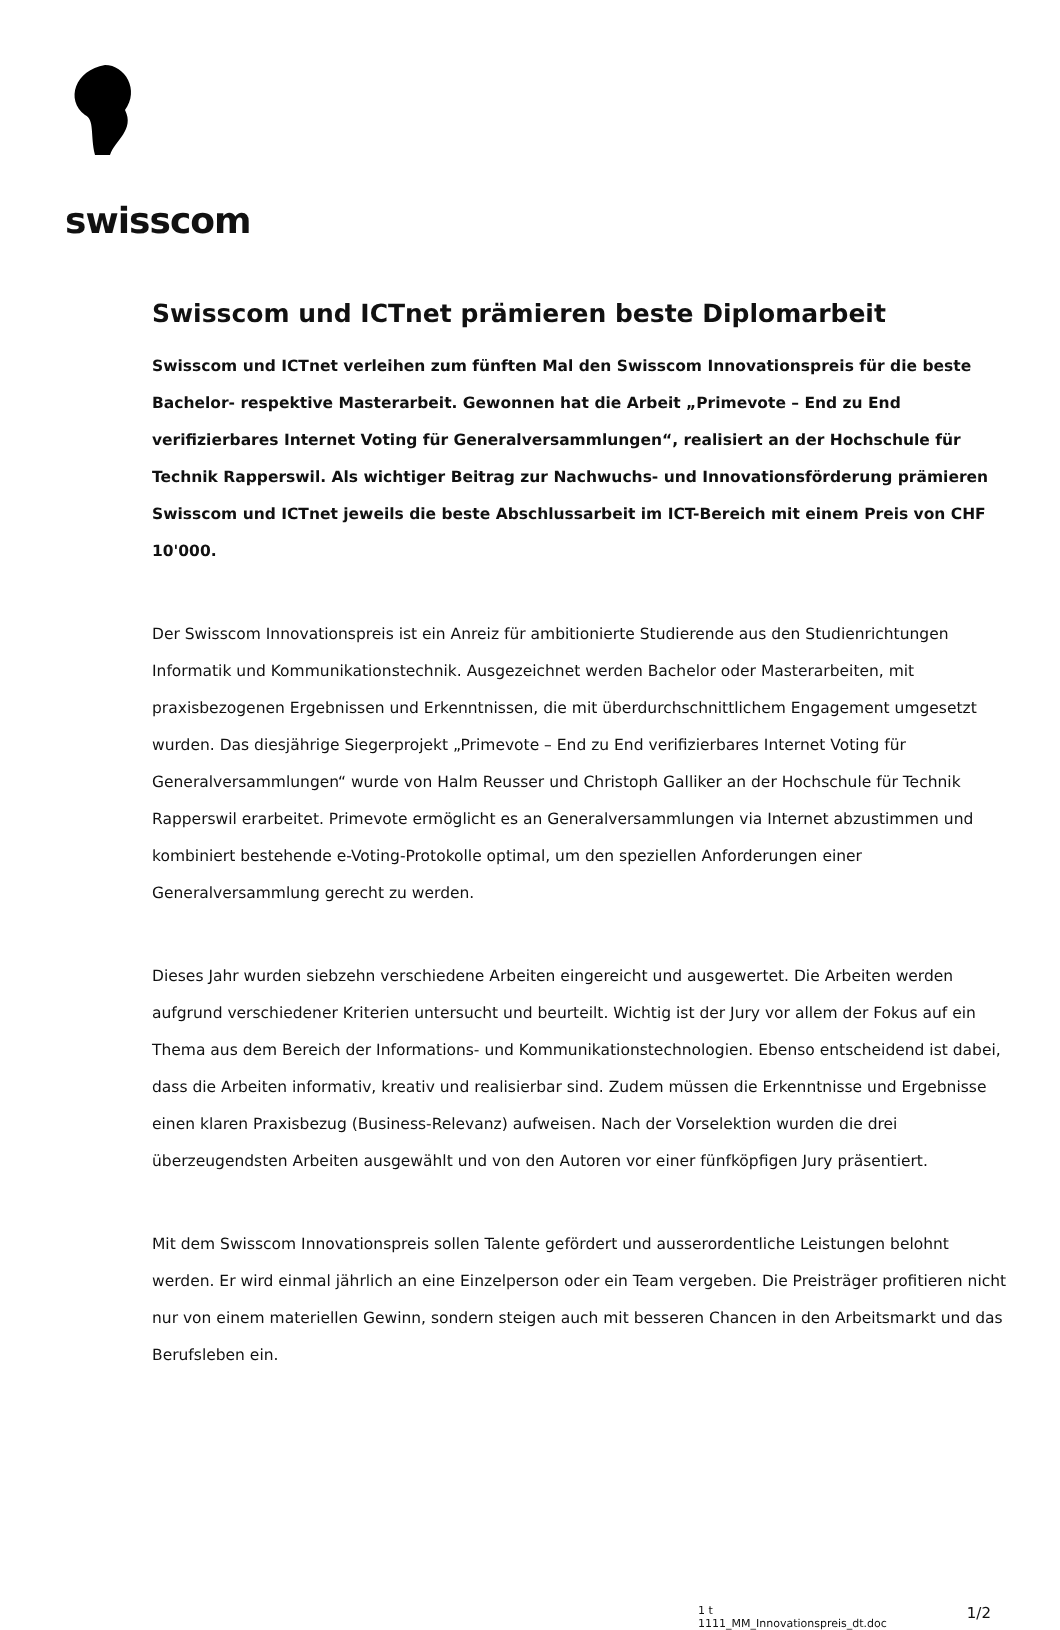swisscom
Swisscom und ICTnet prämieren beste Diplomarbeit
Swisscom und ICTnet verleihen zum fünften Mal den Swisscom Innovationspreis für die beste Bachelor- respektive Masterarbeit. Gewonnen hat die Arbeit „Primevote – End zu End verifizierbares Internet Voting für Generalversammlungen“, realisiert an der Hochschule für Technik Rapperswil. Als wichtiger Beitrag zur Nachwuchs- und Innovationsförderung prämieren Swisscom und ICTnet jeweils die beste Abschlussarbeit im ICT-Bereich mit einem Preis von CHF 10'000.
Der Swisscom Innovationspreis ist ein Anreiz für ambitionierte Studierende aus den Studienrichtungen Informatik und Kommunikationstechnik. Ausgezeichnet werden Bachelor oder Masterarbeiten, mit praxisbezogenen Ergebnissen und Erkenntnissen, die mit überdurchschnittlichem Engagement umgesetzt wurden. Das diesjährige Siegerprojekt „Primevote – End zu End verifizierbares Internet Voting für Generalversammlungen“ wurde von Halm Reusser und Christoph Galliker an der Hochschule für Technik Rapperswil erarbeitet. Primevote ermöglicht es an Generalversammlungen via Internet abzustimmen und kombiniert bestehende e-Voting-Protokolle optimal, um den speziellen Anforderungen einer Generalversammlung gerecht zu werden.
Dieses Jahr wurden siebzehn verschiedene Arbeiten eingereicht und ausgewertet. Die Arbeiten werden aufgrund verschiedener Kriterien untersucht und beurteilt. Wichtig ist der Jury vor allem der Fokus auf ein Thema aus dem Bereich der Informations- und Kommunikationstechnologien. Ebenso entscheidend ist dabei, dass die Arbeiten informativ, kreativ und realisierbar sind. Zudem müssen die Erkenntnisse und Ergebnisse einen klaren Praxisbezug (Business-Relevanz) aufweisen. Nach der Vorselektion wurden die drei überzeugendsten Arbeiten ausgewählt und von den Autoren vor einer fünfköpfigen Jury präsentiert.
Mit dem Swisscom Innovationspreis sollen Talente gefördert und ausserordentliche Leistungen belohnt werden. Er wird einmal jährlich an eine Einzelperson oder ein Team vergeben. Die Preisträger profitieren nicht nur von einem materiellen Gewinn, sondern steigen auch mit besseren Chancen in den Arbeitsmarkt und das Berufsleben ein.
1 t
1111_MM_Innovationspreis_dt.doc
1/2